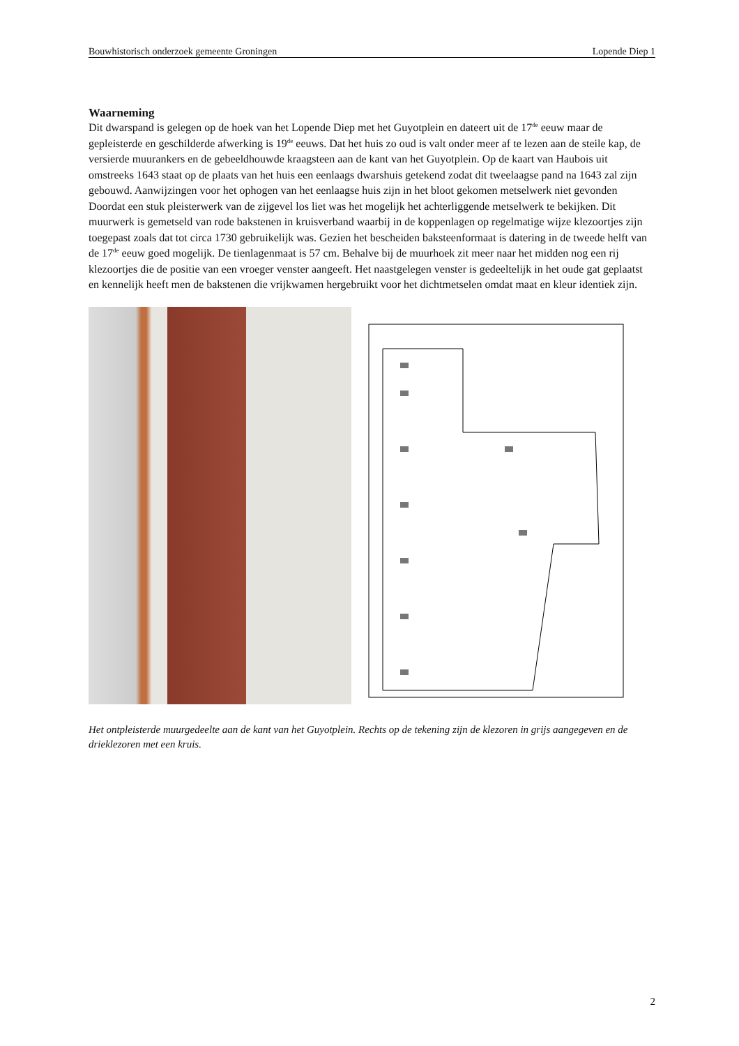Bouwhistorisch onderzoek gemeente Groningen Lopende Diep 1
Waarneming
Dit dwarspand is gelegen op de hoek van het Lopende Diep met het Guyotplein en dateert uit de 17<sup>de</sup> eeuw maar de gepleisterde en geschilderde afwerking is 19<sup>de</sup> eeuws. Dat het huis zo oud is valt onder meer af te lezen aan de steile kap, de versierde muurankers en de gebeeldhouwde kraagsteen aan de kant van het Guyotplein. Op de kaart van Haubois uit omstreeks 1643 staat op de plaats van het huis een eenlaags dwarshuis getekend zodat dit tweelaagse pand na 1643 zal zijn gebouwd. Aanwijzingen voor het ophogen van het eenlaagse huis zijn in het bloot gekomen metselwerk niet gevonden Doordat een stuk pleisterwerk van de zijgevel los liet was het mogelijk het achterliggende metselwerk te bekijken. Dit muurwerk is gemetseld van rode bakstenen in kruisverband waarbij in de koppenlagen op regelmatige wijze klezoortjes zijn toegepast zoals dat tot circa 1730 gebruikelijk was. Gezien het bescheiden baksteenformaat is datering in de tweede helft van de 17<sup>de</sup> eeuw goed mogelijk. De tienlagenmaat is 57 cm. Behalve bij de muurhoek zit meer naar het midden nog een rij klezoortjes die de positie van een vroeger venster aangeeft. Het naastgelegen venster is gedeeltelijk in het oude gat geplaatst en kennelijk heeft men de bakstenen die vrijkwamen hergebruikt voor het dichtmetselen omdat maat en kleur identiek zijn.
Het ontpleisterde muurgedeelte aan de kant van het Guyotplein. Rechts op de tekening zijn de klezoren in grijs aangegeven en de drieklezoren met een kruis.
2